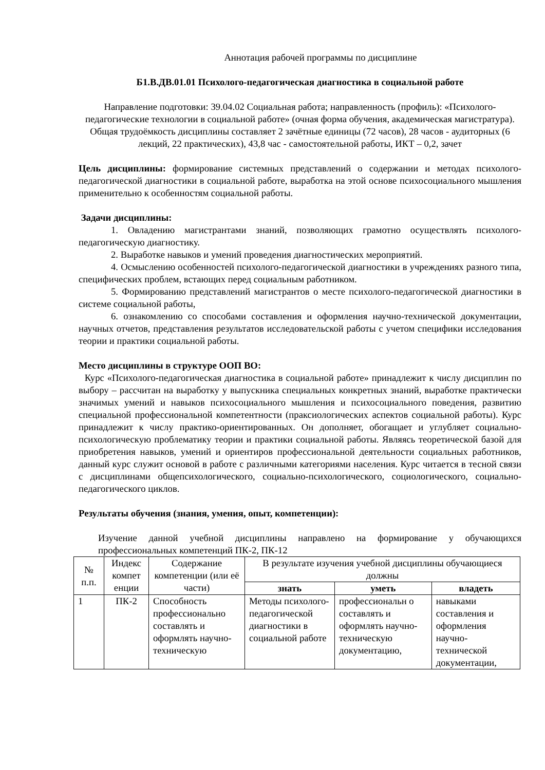Аннотация рабочей программы по дисциплине
Б1.В.ДВ.01.01 Психолого-педагогическая диагностика в социальной работе
Направление подготовки: 39.04.02 Социальная работа; направленность (профиль): «Психолого-педагогические технологии в социальной работе» (очная форма обучения, академическая магистратура). Общая трудоёмкость дисциплины составляет 2 зачётные единицы (72 часов), 28 часов - аудиторных (6 лекций, 22 практических), 43,8 час - самостоятельной работы, ИКТ – 0,2, зачет
Цель дисциплины: формирование системных представлений о содержании и методах психолого-педагогической диагностики в социальной работе, выработка на этой основе психосоциального мышления применительно к особенностям социальной работы.
Задачи дисциплины:
1. Овладению магистрантами знаний, позволяющих грамотно осуществлять психолого-педагогическую диагностику.
2. Выработке навыков и умений проведения диагностических мероприятий.
4. Осмыслению особенностей психолого-педагогической диагностики в учреждениях разного типа, специфических проблем, встающих перед социальным работником.
5. Формированию представлений магистрантов о месте психолого-педагогической диагностики в системе социальной работы,
6. ознакомлению со способами составления и оформления научно-технической документации, научных отчетов, представления результатов исследовательской работы с учетом специфики исследования теории и практики социальной работы.
Место дисциплины в структуре ООП ВО:
Курс «Психолого-педагогическая диагностика в социальной работе» принадлежит к числу дисциплин по выбору – рассчитан на выработку у выпускника специальных конкретных знаний, выработке практически значимых умений и навыков психосоциального мышления и психосоциального поведения, развитию специальной профессиональной компетентности (праксиологических аспектов социальной работы). Курс принадлежит к числу практико-ориентированных. Он дополняет, обогащает и углубляет социально-психологическую проблематику теории и практики социальной работы. Являясь теоретической базой для приобретения навыков, умений и ориентиров профессиональной деятельности социальных работников, данный курс служит основой в работе с различными категориями населения. Курс читается в тесной связи с дисциплинами общепсихологического, социально-психологического, социологического, социально-педагогического циклов.
Результаты обучения (знания, умения, опыт, компетенции):
Изучение данной учебной дисциплины направлено на формирование у обучающихся профессиональных компетенций ПК-2, ПК-12
| № п.п. | Индекс компет енции | Содержание компетенции (или её части) | В результате изучения учебной дисциплины обучающиеся должны | | |
| --- | --- | --- | --- | --- | --- |
| | | | знать | уметь | владеть |
| 1 | ПК-2 | Способность профессионально составлять и оформлять научно-техническую | Методы психолого-педагогической диагностики в социальной работе | профессиональн о составлять и оформлять научно-техническую документацию, | навыками составления и оформления научно-технической документации, |